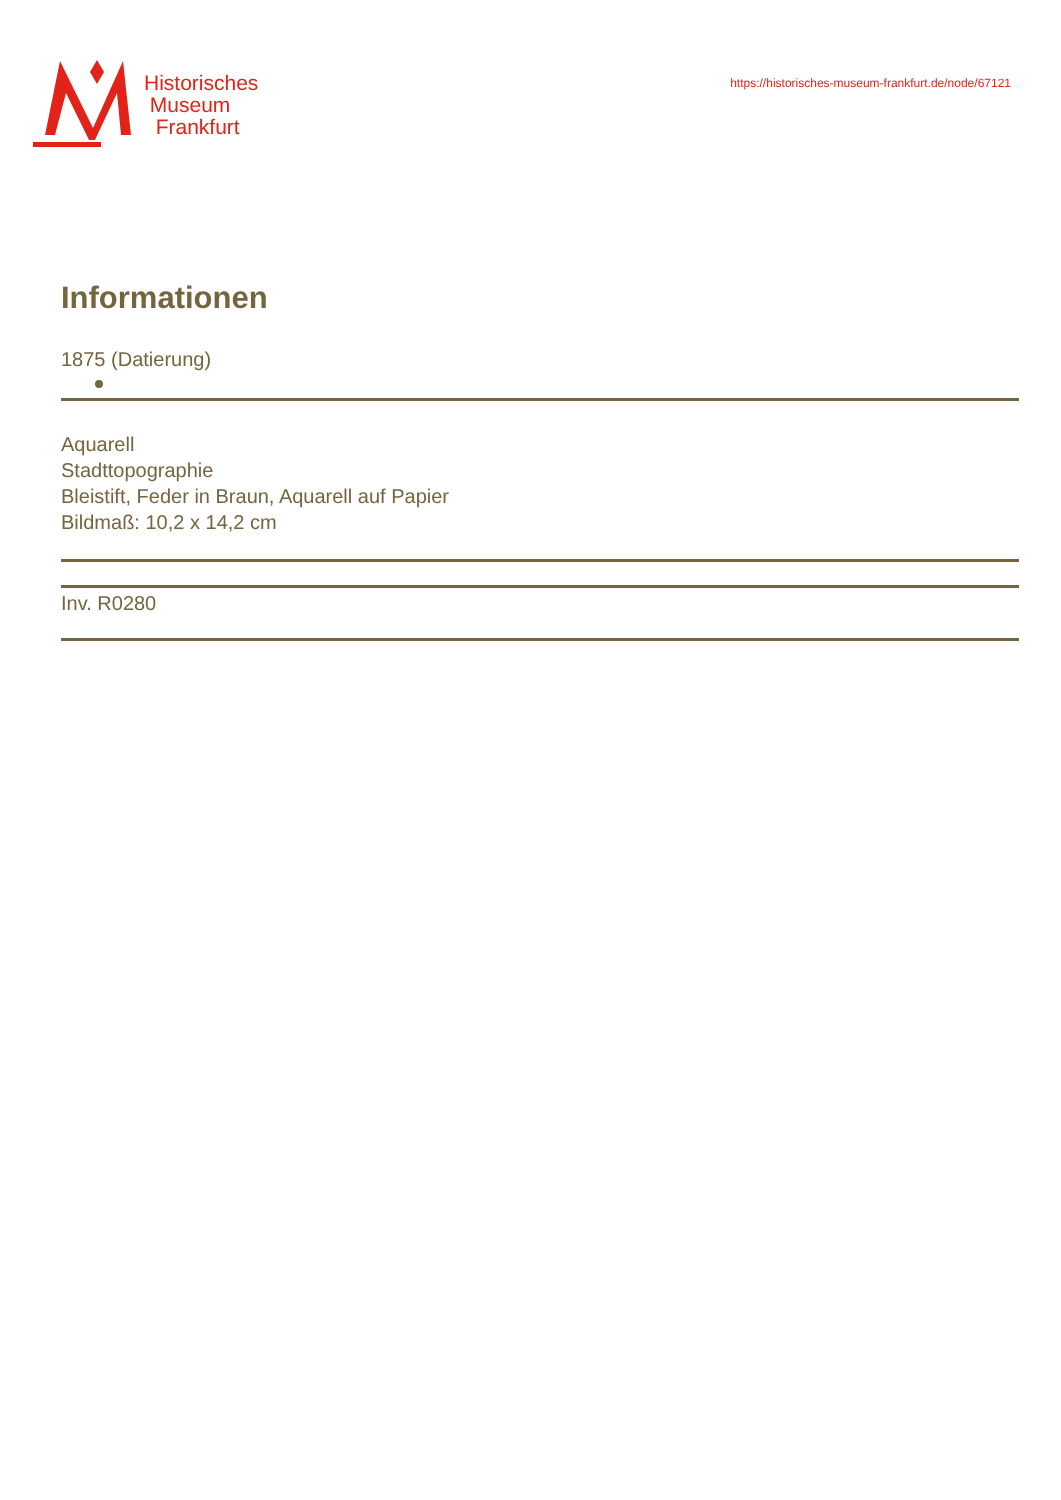Historisches
Museum
Frankfurt
https://historisches-museum-frankfurt.de/node/67121
Informationen
1875 (Datierung)
Aquarell
Stadttopographie
Bleistift, Feder in Braun, Aquarell auf Papier
Bildmaß: 10,2 x 14,2 cm
Inv. R0280